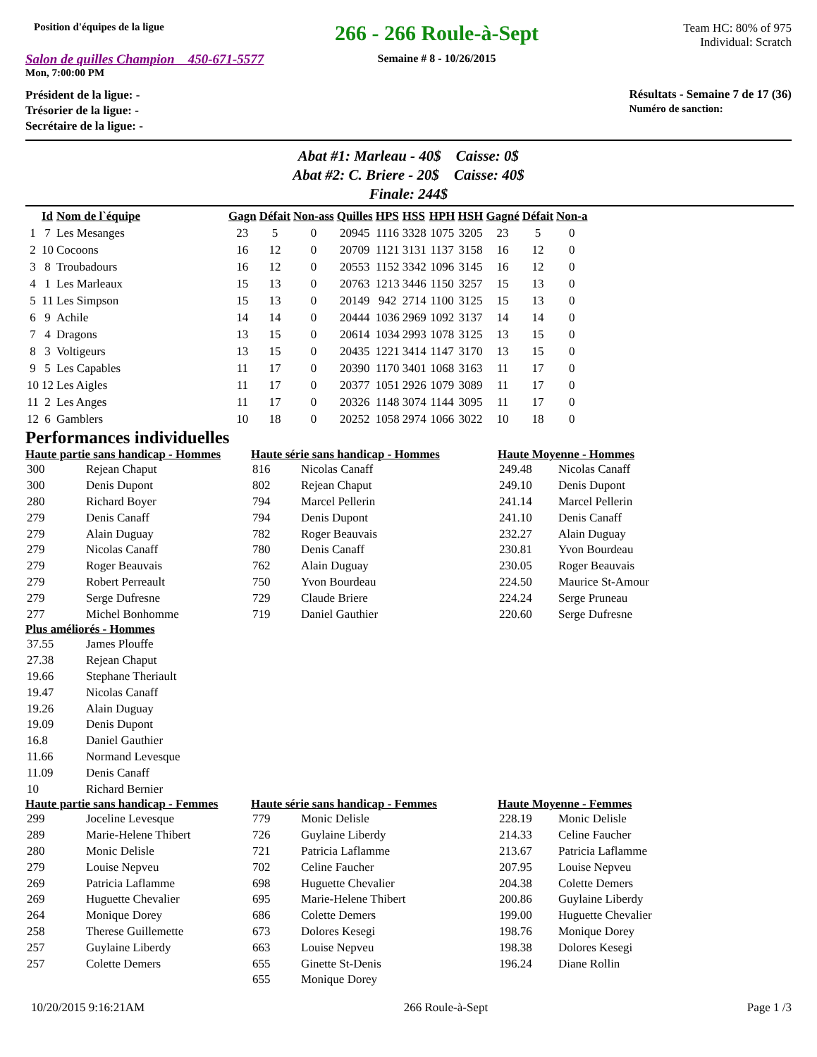Position d'équipes de la ligue
Salon de quilles Champion 450-671-5577
Mon, 7:00:00 PM
266 - 266 Roule-à-Sept
Semaine # 8 - 10/26/2015
Team HC: 80% of 975
Individual: Scratch
Président de la ligue: -
Trésorier de la ligue: -
Secrétaire de la ligue: -
Résultats - Semaine 7 de 17 (36)
Numéro de sanction:
Abat #1: Marleau - 40$ Caisse: 0$
Abat #2: C. Briere - 20$ Caisse: 40$
Finale: 244$
| | Id | Nom de l`équipe | Gagn | Défait | Non-ass | Quilles | HPS | HSS | HPH | HSH | Gagné | Défait | Non-a |
| --- | --- | --- | --- | --- | --- | --- | --- | --- | --- | --- | --- | --- | --- |
| 1 | 7 | Les Mesanges | 23 | 5 | 0 | 20945 | 1116 | 3328 | 1075 | 3205 | 23 | 5 | 0 |
| 2 | 10 | Cocoons | 16 | 12 | 0 | 20709 | 1121 | 3131 | 1137 | 3158 | 16 | 12 | 0 |
| 3 | 8 | Troubadours | 16 | 12 | 0 | 20553 | 1152 | 3342 | 1096 | 3145 | 16 | 12 | 0 |
| 4 | 1 | Les Marleaux | 15 | 13 | 0 | 20763 | 1213 | 3446 | 1150 | 3257 | 15 | 13 | 0 |
| 5 | 11 | Les Simpson | 15 | 13 | 0 | 20149 | 942 | 2714 | 1100 | 3125 | 15 | 13 | 0 |
| 6 | 9 | Achile | 14 | 14 | 0 | 20444 | 1036 | 2969 | 1092 | 3137 | 14 | 14 | 0 |
| 7 | 4 | Dragons | 13 | 15 | 0 | 20614 | 1034 | 2993 | 1078 | 3125 | 13 | 15 | 0 |
| 8 | 3 | Voltigeurs | 13 | 15 | 0 | 20435 | 1221 | 3414 | 1147 | 3170 | 13 | 15 | 0 |
| 9 | 5 | Les Capables | 11 | 17 | 0 | 20390 | 1170 | 3401 | 1068 | 3163 | 11 | 17 | 0 |
| 10 | 12 | Les Aigles | 11 | 17 | 0 | 20377 | 1051 | 2926 | 1079 | 3089 | 11 | 17 | 0 |
| 11 | 2 | Les Anges | 11 | 17 | 0 | 20326 | 1148 | 3074 | 1144 | 3095 | 11 | 17 | 0 |
| 12 | 6 | Gamblers | 10 | 18 | 0 | 20252 | 1058 | 2974 | 1066 | 3022 | 10 | 18 | 0 |
Performances individuelles
Haute partie sans handicap - Hommes
| 300 | Rejean Chaput |
| 300 | Denis Dupont |
| 280 | Richard Boyer |
| 279 | Denis Canaff |
| 279 | Alain Duguay |
| 279 | Nicolas Canaff |
| 279 | Roger Beauvais |
| 279 | Robert Perreault |
| 279 | Serge Dufresne |
| 277 | Michel Bonhomme |
Haute série sans handicap - Hommes
| 816 | Nicolas Canaff |
| 802 | Rejean Chaput |
| 794 | Marcel Pellerin |
| 794 | Denis Dupont |
| 782 | Roger Beauvais |
| 780 | Denis Canaff |
| 762 | Alain Duguay |
| 750 | Yvon Bourdeau |
| 729 | Claude Briere |
| 719 | Daniel Gauthier |
Haute Moyenne - Hommes
| 249.48 | Nicolas Canaff |
| 249.10 | Denis Dupont |
| 241.14 | Marcel Pellerin |
| 241.10 | Denis Canaff |
| 232.27 | Alain Duguay |
| 230.81 | Yvon Bourdeau |
| 230.05 | Roger Beauvais |
| 224.50 | Maurice St-Amour |
| 224.24 | Serge Pruneau |
| 220.60 | Serge Dufresne |
Plus améliorés - Hommes
| 37.55 | James Plouffe |
| 27.38 | Rejean Chaput |
| 19.66 | Stephane Theriault |
| 19.47 | Nicolas Canaff |
| 19.26 | Alain Duguay |
| 19.09 | Denis Dupont |
| 16.8 | Daniel Gauthier |
| 11.66 | Normand Levesque |
| 11.09 | Denis Canaff |
| 10 | Richard Bernier |
Haute partie sans handicap - Femmes
| 299 | Joceline Levesque |
| 289 | Marie-Helene Thibert |
| 280 | Monic Delisle |
| 279 | Louise Nepveu |
| 269 | Patricia Laflamme |
| 269 | Huguette Chevalier |
| 264 | Monique Dorey |
| 258 | Therese Guillemette |
| 257 | Guylaine Liberdy |
| 257 | Colette Demers |
Haute série sans handicap - Femmes
| 779 | Monic Delisle |
| 726 | Guylaine Liberdy |
| 721 | Patricia Laflamme |
| 702 | Celine Faucher |
| 698 | Huguette Chevalier |
| 695 | Marie-Helene Thibert |
| 686 | Colette Demers |
| 673 | Dolores Kesegi |
| 663 | Louise Nepveu |
| 655 | Ginette St-Denis |
| 655 | Monique Dorey |
Haute Moyenne - Femmes
| 228.19 | Monic Delisle |
| 214.33 | Celine Faucher |
| 213.67 | Patricia Laflamme |
| 207.95 | Louise Nepveu |
| 204.38 | Colette Demers |
| 200.86 | Guylaine Liberdy |
| 199.00 | Huguette Chevalier |
| 198.76 | Monique Dorey |
| 198.38 | Dolores Kesegi |
| 196.24 | Diane Rollin |
10/20/2015 9:16:21AM 266 Roule-à-Sept Page 1 /3